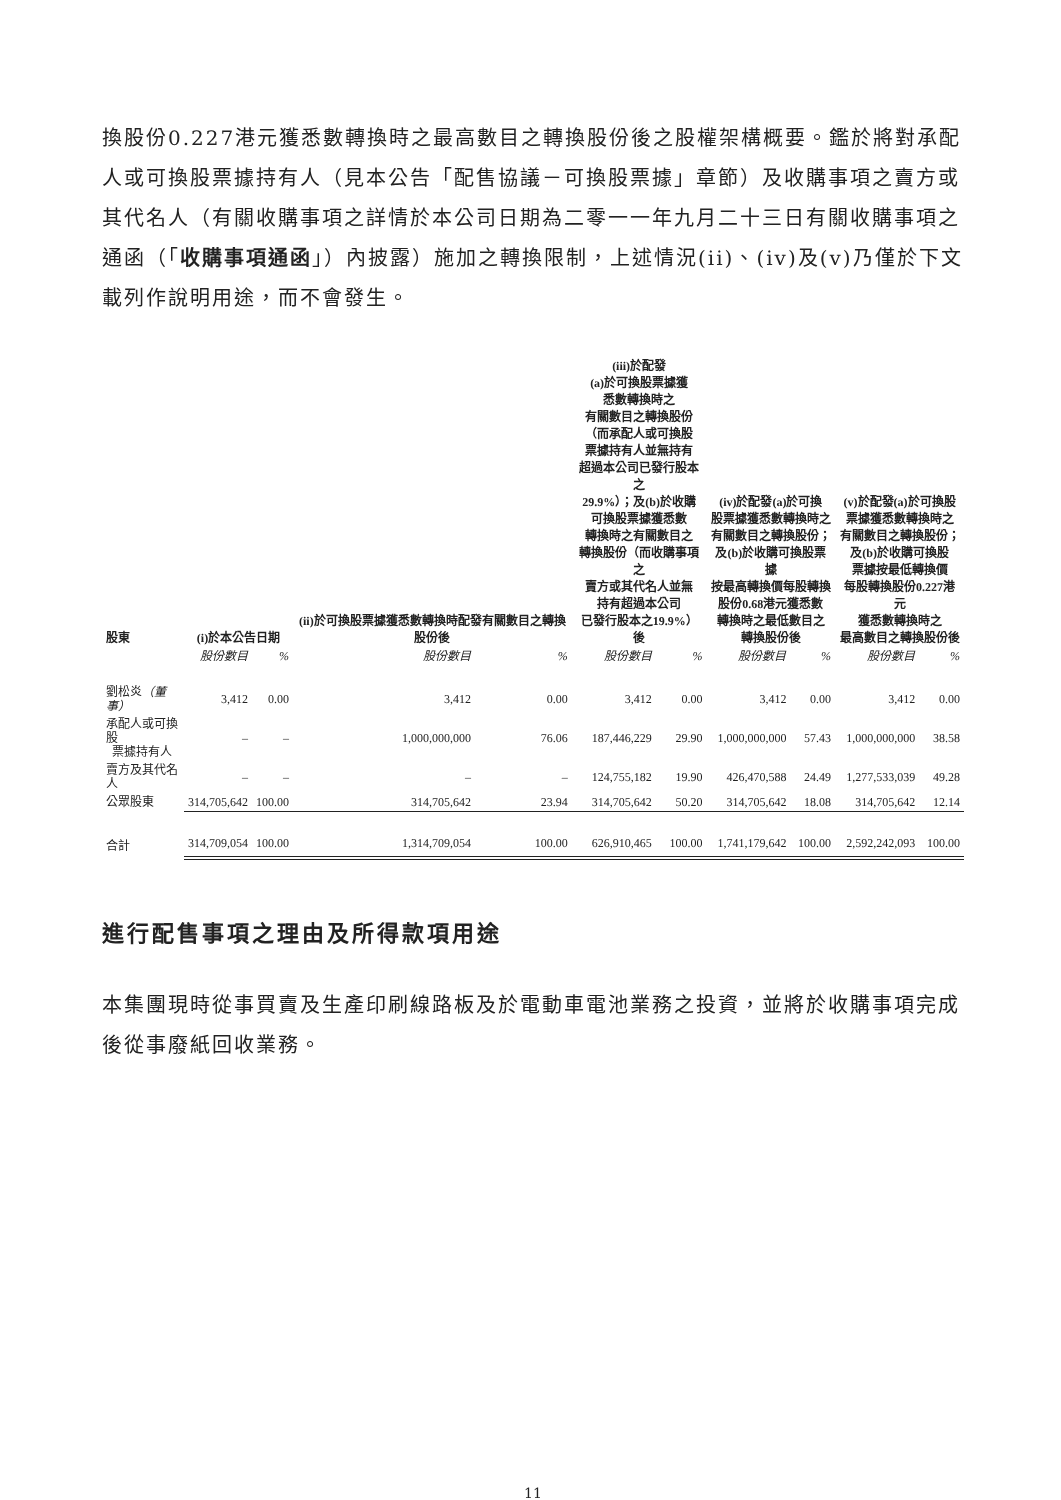換股份0.227港元獲悉數轉換時之最高數目之轉換股份後之股權架構概要。鑑於將對承配人或可換股票據持有人（見本公告「配售協議－可換股票據」章節）及收購事項之賣方或其代名人（有關收購事項之詳情於本公司日期為二零一一年九月二十三日有關收購事項之通函（「收購事項通函」）內披露）施加之轉換限制，上述情況(ii)、(iv)及(v)乃僅於下文載列作說明用途，而不會發生。
| 股東 | (i)於本公告日期 | | (ii)於可換股票據獲悉數轉換時配發有關數目之轉換股份後 | | (iii)於配發 (a)於可換股票據獲 悉數轉換時之 有關數目之轉換股份 （而承配人或可換股 票據持有人並無持有 超過本公司已發行股本之 29.9%）；及(b)於收購 可換股票據獲悉數 轉換時之有關數目之 轉換股份（而收購事項之 賣方或其代名人並無 持有超過本公司 已發行股本之19.9%）後 | | (iv)於配發(a)於可換 股票據獲悉數轉換時之 有關數目之轉換股份； 及(b)於收購可換股票據 按最高轉換價每股轉換 股份0.68港元獲悉數 轉換時之最低數目之 轉換股份後 | | (v)於配發(a)於可換股 票據獲悉數轉換時之 有關數目之轉換股份； 及(b)於收購可換股 票據按最低轉換價 每股轉換股份0.227港元 獲悉數轉換時之 最高數目之轉換股份後 | |
| --- | --- | --- | --- | --- | --- | --- | --- | --- | --- | --- |
| | 股份數目 | % | 股份數目 | % | 股份數目 | % | 股份數目 | % | 股份數目 | % |
| 劉松炎 （董事） | 3,412 | 0.00 | 3,412 | 0.00 | 3,412 | 0.00 | 3,412 | 0.00 | 3,412 | 0.00 |
| 承配人或可換股 票據持有人 | – | – | 1,000,000,000 | 76.06 | 187,446,229 | 29.90 | 1,000,000,000 | 57.43 | 1,000,000,000 | 38.58 |
| 賣方及其代名人 | – | – | – | – | 124,755,182 | 19.90 | 426,470,588 | 24.49 | 1,277,533,039 | 49.28 |
| 公眾股東 | 314,705,642 | 100.00 | 314,705,642 | 23.94 | 314,705,642 | 50.20 | 314,705,642 | 18.08 | 314,705,642 | 12.14 |
| 合計 | 314,709,054 | 100.00 | 1,314,709,054 | 100.00 | 626,910,465 | 100.00 | 1,741,179,642 | 100.00 | 2,592,242,093 | 100.00 |
進行配售事項之理由及所得款項用途
本集團現時從事買賣及生產印刷線路板及於電動車電池業務之投資，並將於收購事項完成後從事廢紙回收業務。
11